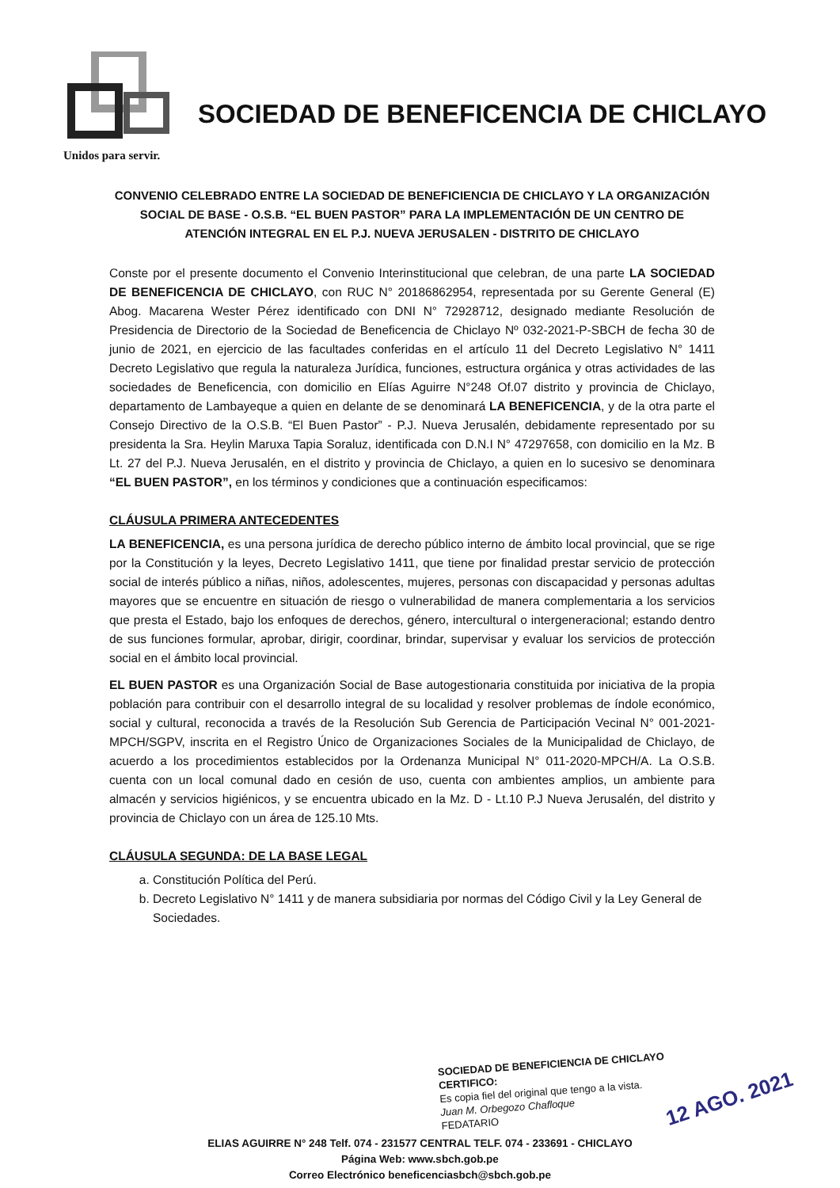SOCIEDAD DE BENEFICENCIA DE CHICLAYO
Unidos para servir.
CONVENIO CELEBRADO ENTRE LA SOCIEDAD DE BENEFICIENCIA DE CHICLAYO Y LA ORGANIZACIÓN SOCIAL DE BASE - O.S.B. “EL BUEN PASTOR” PARA LA IMPLEMENTACIÓN DE UN CENTRO DE ATENCIÓN INTEGRAL EN EL P.J. NUEVA JERUSALEN - DISTRITO DE CHICLAYO
Conste por el presente documento el Convenio Interinstitucional que celebran, de una parte LA SOCIEDAD DE BENEFICENCIA DE CHICLAYO, con RUC N° 20186862954, representada por su Gerente General (E) Abog. Macarena Wester Pérez identificado con DNI N° 72928712, designado mediante Resolución de Presidencia de Directorio de la Sociedad de Beneficencia de Chiclayo Nº 032-2021-P-SBCH de fecha 30 de junio de 2021, en ejercicio de las facultades conferidas en el artículo 11 del Decreto Legislativo N° 1411 Decreto Legislativo que regula la naturaleza Jurídica, funciones, estructura orgánica y otras actividades de las sociedades de Beneficencia, con domicilio en Elías Aguirre N°248 Of.07 distrito y provincia de Chiclayo, departamento de Lambayeque a quien en delante de se denominará LA BENEFICENCIA, y de la otra parte el Consejo Directivo de la O.S.B. “El Buen Pastor” - P.J. Nueva Jerusalén, debidamente representado por su presidenta la Sra. Heylin Maruxa Tapia Soraluz, identificada con D.N.I N° 47297658, con domicilio en la Mz. B Lt. 27 del P.J. Nueva Jerusalén, en el distrito y provincia de Chiclayo, a quien en lo sucesivo se denominara “EL BUEN PASTOR”, en los términos y condiciones que a continuación especificamos:
CLÁUSULA PRIMERA ANTECEDENTES
LA BENEFICENCIA, es una persona jurídica de derecho público interno de ámbito local provincial, que se rige por la Constitución y la leyes, Decreto Legislativo 1411, que tiene por finalidad prestar servicio de protección social de interés público a niñas, niños, adolescentes, mujeres, personas con discapacidad y personas adultas mayores que se encuentre en situación de riesgo o vulnerabilidad de manera complementaria a los servicios que presta el Estado, bajo los enfoques de derechos, género, intercultural o intergeneracional; estando dentro de sus funciones formular, aprobar, dirigir, coordinar, brindar, supervisar y evaluar los servicios de protección social en el ámbito local provincial.
EL BUEN PASTOR es una Organización Social de Base autogestionaria constituida por iniciativa de la propia población para contribuir con el desarrollo integral de su localidad y resolver problemas de índole económico, social y cultural, reconocida a través de la Resolución Sub Gerencia de Participación Vecinal N° 001-2021- MPCH/SGPV, inscrita en el Registro Único de Organizaciones Sociales de la Municipalidad de Chiclayo, de acuerdo a los procedimientos establecidos por la Ordenanza Municipal N° 011-2020-MPCH/A. La O.S.B. cuenta con un local comunal dado en cesión de uso, cuenta con ambientes amplios, un ambiente para almacén y servicios higiénicos, y se encuentra ubicado en la Mz. D - Lt.10 P.J Nueva Jerusalén, del distrito y provincia de Chiclayo con un área de 125.10 Mts.
CLÁUSULA SEGUNDA: DE LA BASE LEGAL
a. Constitución Política del Perú.
b. Decreto Legislativo N° 1411 y de manera subsidiaria por normas del Código Civil y la Ley General de Sociedades.
SOCIEDAD DE BENEFICIENCIA DE CHICLAYO
CERTIFICO:
Es copia fiel del original que tengo a la vista.
Juan M. Orbegozo Chafloque
FEDATARIO
12 AGO. 2021
ELIAS AGUIRRE N° 248 Telf. 074 - 231577 CENTRAL TELF. 074 - 233691 - CHICLAYO
Página Web: www.sbch.gob.pe
Correo Electrónico beneficenciasbch@sbch.gob.pe